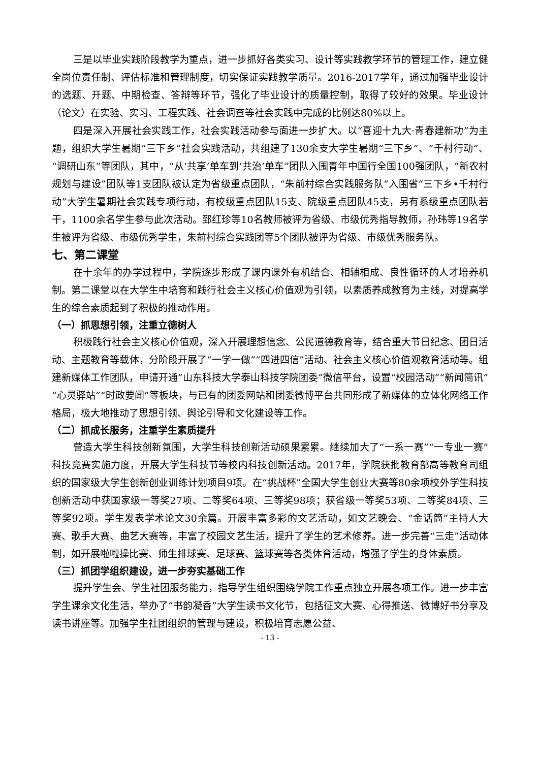三是以毕业实践阶段教学为重点，进一步抓好各类实习、设计等实践教学环节的管理工作，建立健全岗位责任制、评估标准和管理制度，切实保证实践教学质量。2016-2017学年，通过加强毕业设计的选题、开题、中期检查、答辩等环节，强化了毕业设计的质量控制，取得了较好的效果。毕业设计（论文）在实验、实习、工程实践、社会调查等社会实践中完成的比例达80%以上。
四是深入开展社会实践工作，社会实践活动参与面进一步扩大。以“喜迎十九大·青春建新功”为主题，组织大学生暑期“三下乡”社会实践活动，共组建了130余支大学生暑期“三下乡”、“千村行动”、“调研山东”等团队，其中，“从‘共享’单车到‘共治’单车”团队入围青年中国行全国100强团队，“新农村规划与建设”团队等1支团队被认定为省级重点团队，“朱前村综合实践服务队”入围省“三下乡•千村行动”大学生暑期社会实践专项行动，有校级重点团队15支、院级重点团队45支，另有系级重点团队若干，1100余名学生参与此次活动。郅红珍等10名教师被评为省级、市级优秀指导教师，孙玮等19名学生被评为省级、市级优秀学生，朱前村综合实践团等5个团队被评为省级、市级优秀服务队。
七、第二课堂
在十余年的办学过程中，学院逐步形成了课内课外有机结合、相辅相成、良性循环的人才培养机制。第二课堂以在大学生中培育和践行社会主义核心价值观为引领，以素质养成教育为主线，对提高学生的综合素质起到了积极的推动作用。
（一）抓思想引领，注重立德树人
积极践行社会主义核心价值观，深入开展理想信念、公民道德教育等，结合重大节日纪念、团日活动、主题教育等载体，分阶段开展了“一学一做”“四进四信”活动、社会主义核心价值观教育活动等。组建新媒体工作团队，申请开通“山东科技大学泰山科技学院团委”微信平台，设置“校园活动”“新闻简讯”“心灵驿站”“时政要闻”等板块，与已有的团委网站和团委微博平台共同形成了新媒体的立体化网络工作格局，极大地推动了思想引领、舆论引导和文化建设等工作。
（二）抓成长服务，注重学生素质提升
营造大学生科技创新氛围，大学生科技创新活动硕果累累。继续加大了“一系一赛”“一专业一赛”科技竞赛实施力度，开展大学生科技节等校内科技创新活动。2017年，学院获批教育部高等教育司组织的国家级大学生创新创业训练计划项目9项。在“挑战杯”全国大学生创业大赛等80余项校外学生科技创新活动中获国家级一等奖27项、二等奖64项、三等奖98项；获省级一等奖53项、二等奖84项、三等奖92项。学生发表学术论文30余篇。开展丰富多彩的文艺活动，如文艺晚会、“金话筒”主持人大赛、歌手大赛、曲艺大赛等，丰富了校园文艺生活，提升了学生的艺术修养。进一步完善“三走”活动体制，如开展啦啦操比赛、师生排球赛、足球赛、篮球赛等各类体育活动，增强了学生的身体素质。
（三）抓团学组织建设，进一步夯实基础工作
提升学生会、学生社团服务能力，指导学生组织围绕学院工作重点独立开展各项工作。进一步丰富学生课余文化生活，举办了“书韵凝香”大学生读书文化节，包括征文大赛、心得推送、微博好书分享及读书讲座等。加强学生社团组织的管理与建设，积极培育志愿公益、
- 13 -